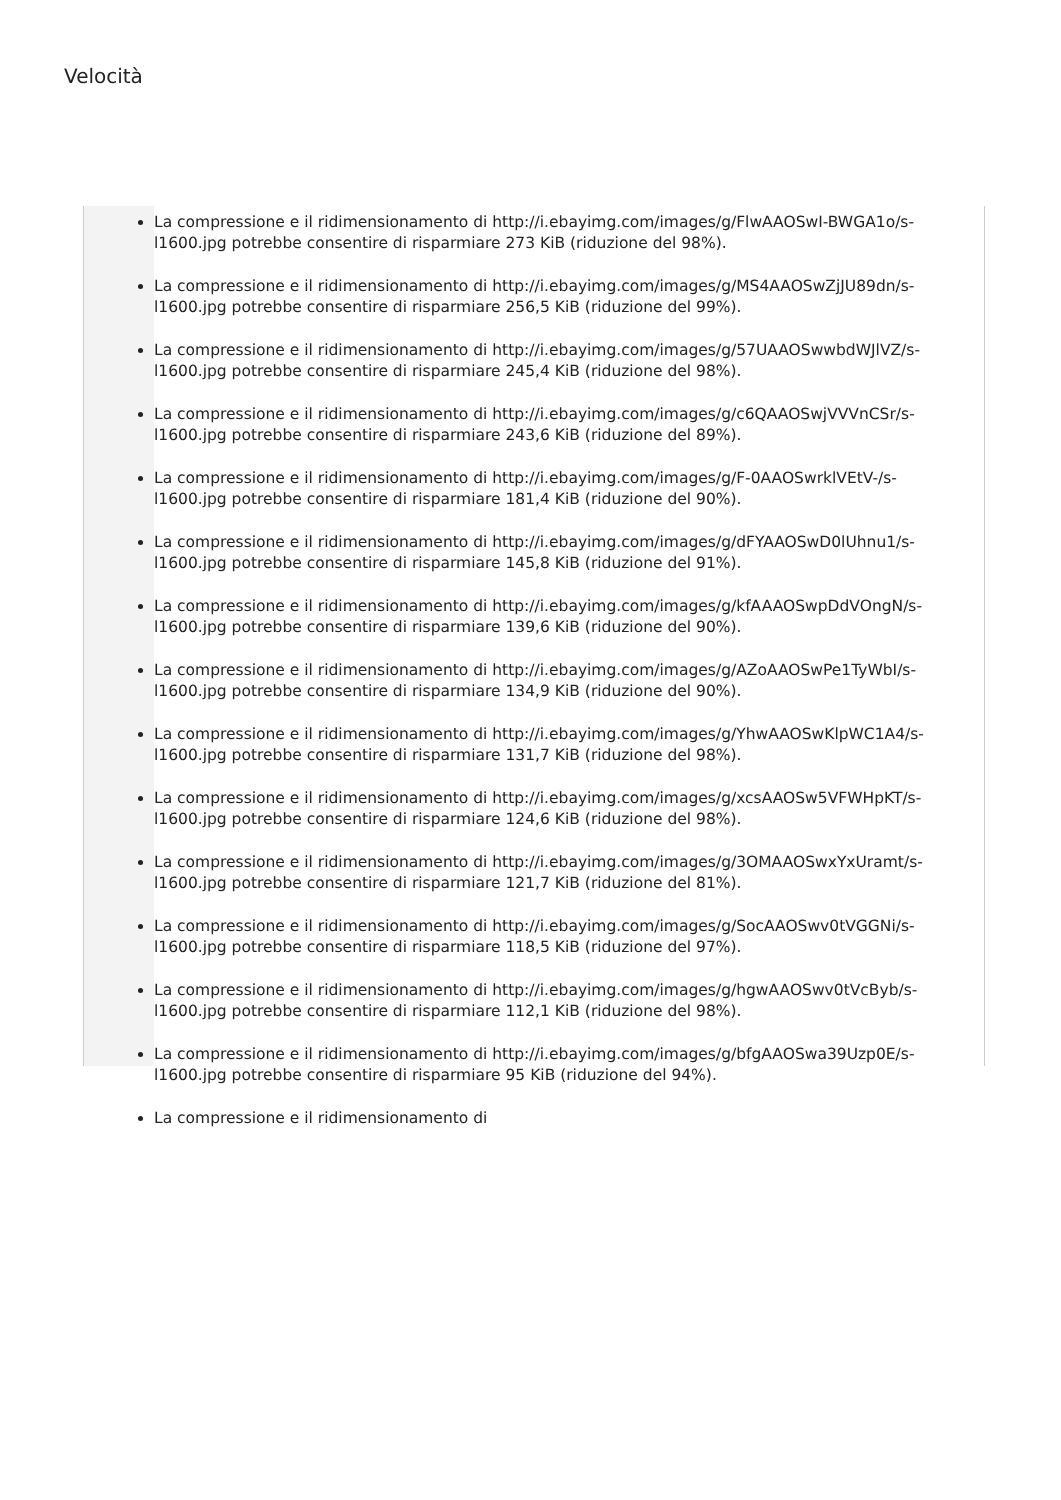Velocità
La compressione e il ridimensionamento di http://i.ebayimg.com/images/g/FlwAAOSwI-BWGA1o/s-l1600.jpg potrebbe consentire di risparmiare 273 KiB (riduzione del 98%).
La compressione e il ridimensionamento di http://i.ebayimg.com/images/g/MS4AAOSwZjJU89dn/s-l1600.jpg potrebbe consentire di risparmiare 256,5 KiB (riduzione del 99%).
La compressione e il ridimensionamento di http://i.ebayimg.com/images/g/57UAAOSwwbdWJlVZ/s-l1600.jpg potrebbe consentire di risparmiare 245,4 KiB (riduzione del 98%).
La compressione e il ridimensionamento di http://i.ebayimg.com/images/g/c6QAAOSwjVVVnCSr/s-l1600.jpg potrebbe consentire di risparmiare 243,6 KiB (riduzione del 89%).
La compressione e il ridimensionamento di http://i.ebayimg.com/images/g/F-0AAOSwrklVEtV-/s-l1600.jpg potrebbe consentire di risparmiare 181,4 KiB (riduzione del 90%).
La compressione e il ridimensionamento di http://i.ebayimg.com/images/g/dFYAAOSwD0lUhnu1/s-l1600.jpg potrebbe consentire di risparmiare 145,8 KiB (riduzione del 91%).
La compressione e il ridimensionamento di http://i.ebayimg.com/images/g/kfAAAOSwpDdVOngN/s-l1600.jpg potrebbe consentire di risparmiare 139,6 KiB (riduzione del 90%).
La compressione e il ridimensionamento di http://i.ebayimg.com/images/g/AZoAAOSwPe1TyWbI/s-l1600.jpg potrebbe consentire di risparmiare 134,9 KiB (riduzione del 90%).
La compressione e il ridimensionamento di http://i.ebayimg.com/images/g/YhwAAOSwKlpWC1A4/s-l1600.jpg potrebbe consentire di risparmiare 131,7 KiB (riduzione del 98%).
La compressione e il ridimensionamento di http://i.ebayimg.com/images/g/xcsAAOSw5VFWHpKT/s-l1600.jpg potrebbe consentire di risparmiare 124,6 KiB (riduzione del 98%).
La compressione e il ridimensionamento di http://i.ebayimg.com/images/g/3OMAAOSwxYxUramt/s-l1600.jpg potrebbe consentire di risparmiare 121,7 KiB (riduzione del 81%).
La compressione e il ridimensionamento di http://i.ebayimg.com/images/g/SocAAOSwv0tVGGNi/s-l1600.jpg potrebbe consentire di risparmiare 118,5 KiB (riduzione del 97%).
La compressione e il ridimensionamento di http://i.ebayimg.com/images/g/hgwAAOSwv0tVcByb/s-l1600.jpg potrebbe consentire di risparmiare 112,1 KiB (riduzione del 98%).
La compressione e il ridimensionamento di http://i.ebayimg.com/images/g/bfgAAOSwa39Uzp0E/s-l1600.jpg potrebbe consentire di risparmiare 95 KiB (riduzione del 94%).
La compressione e il ridimensionamento di